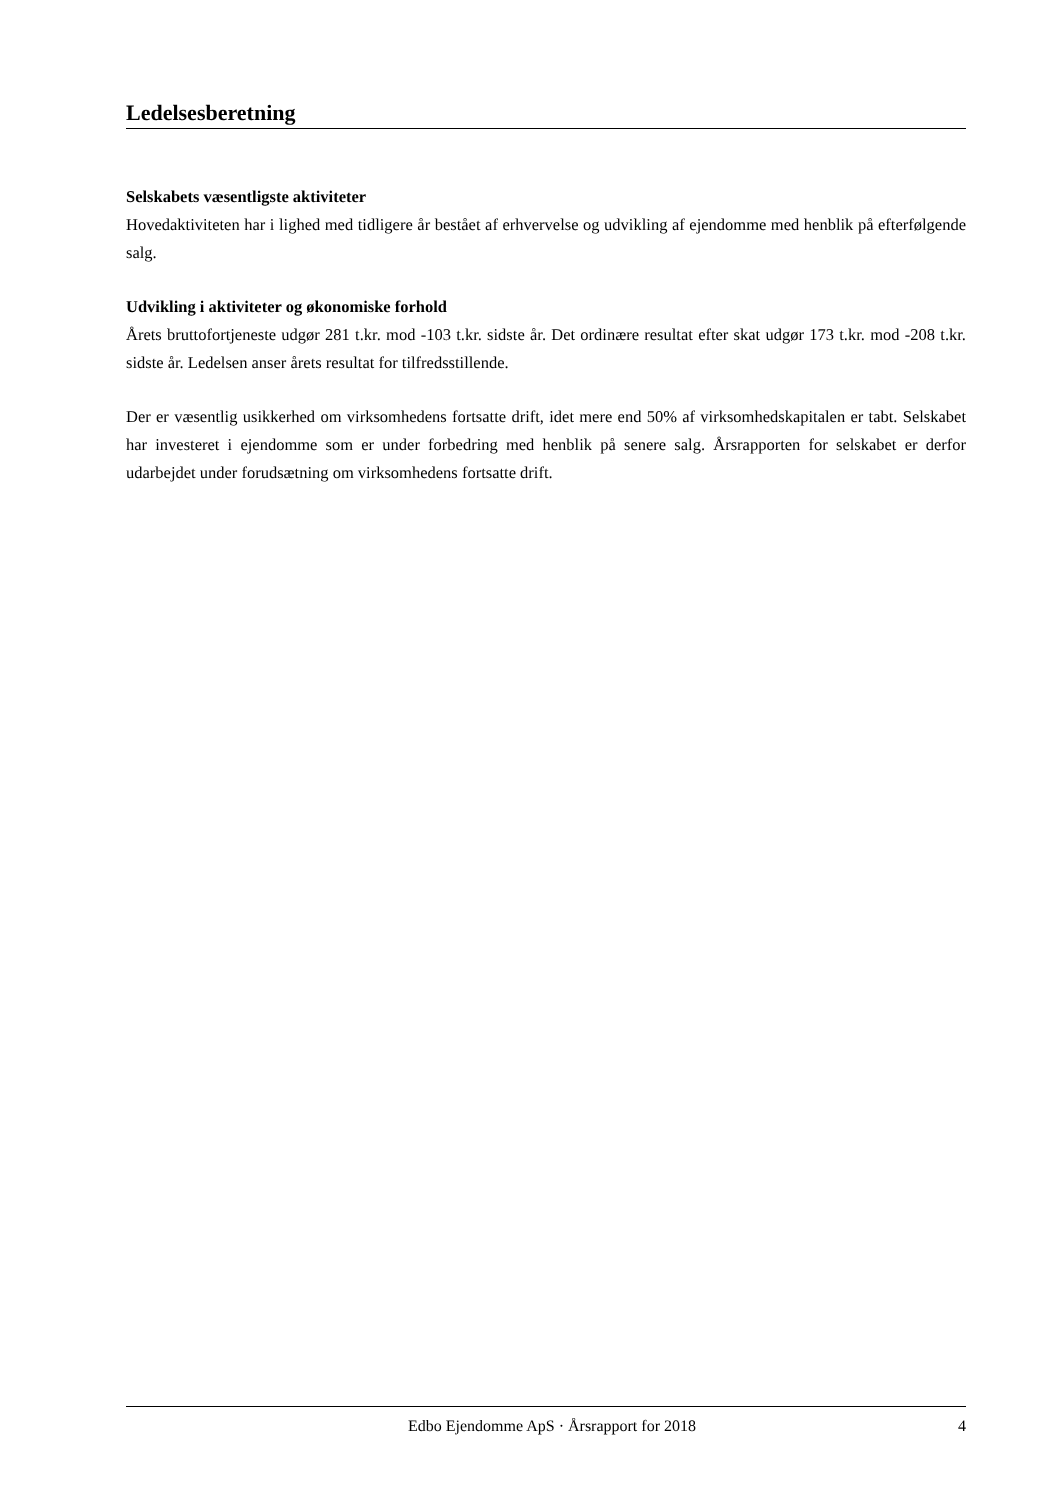Ledelsesberetning
Selskabets væsentligste aktiviteter
Hovedaktiviteten har i lighed med tidligere år bestået af erhvervelse og udvikling af ejendomme med henblik på efterfølgende salg.
Udvikling i aktiviteter og økonomiske forhold
Årets bruttofortjeneste udgør 281 t.kr. mod -103 t.kr. sidste år. Det ordinære resultat efter skat udgør 173 t.kr. mod -208 t.kr. sidste år. Ledelsen anser årets resultat for tilfredsstillende.
Der er væsentlig usikkerhed om virksomhedens fortsatte drift, idet mere end 50% af virksomhedskapitalen er tabt. Selskabet har investeret i ejendomme som er under forbedring med henblik på senere salg. Årsrapporten for selskabet er derfor udarbejdet under forudsætning om virksomhedens fortsatte drift.
Edbo Ejendomme ApS · Årsrapport for 2018 4